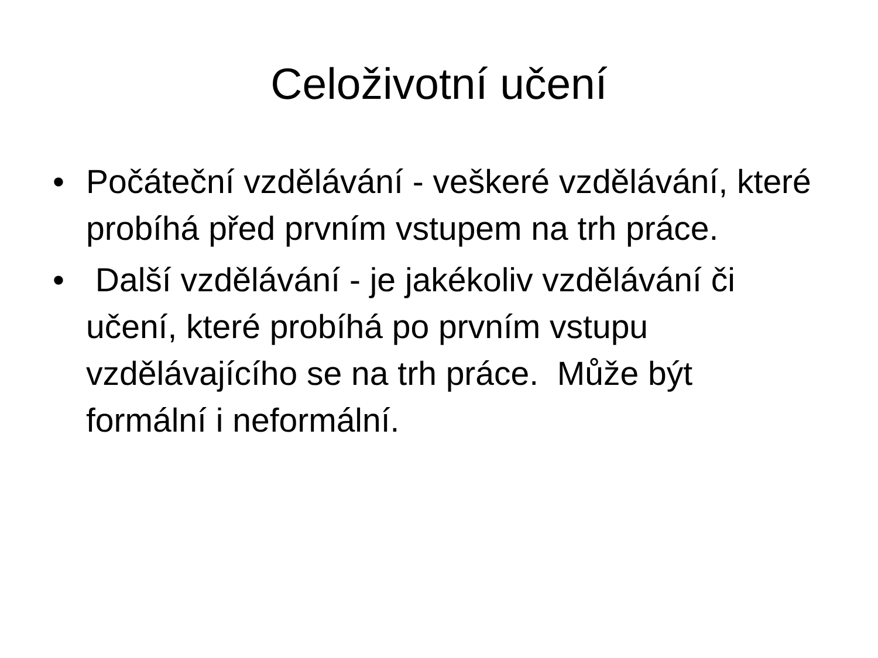Celoživotní učení
• Počáteční vzdělávání - veškeré vzdělávání, které probíhá před prvním vstupem na trh práce.
• Další vzdělávání - je jakékoliv vzdělávání či učení, které probíhá po prvním vstupu vzdělávajícího se na trh práce. Může být formální i neformální.